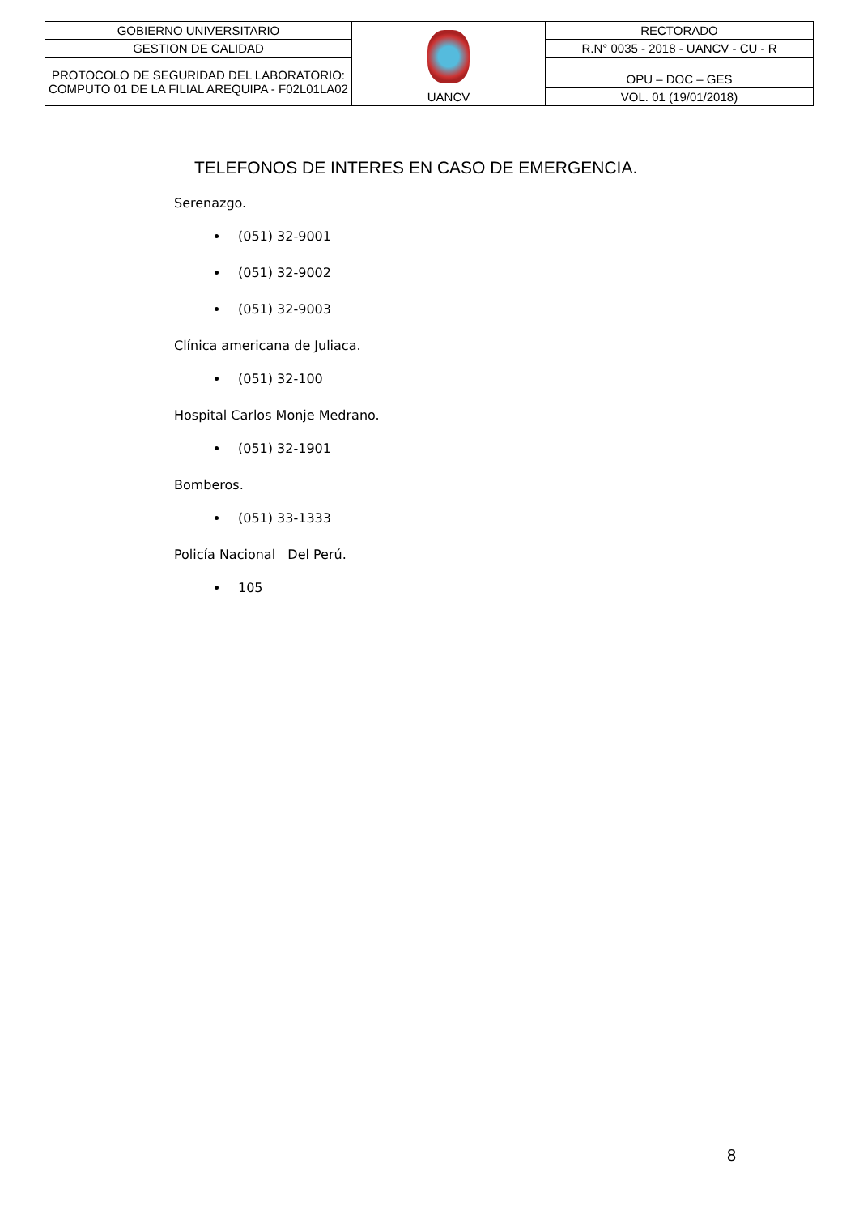| GOBIERNO UNIVERSITARIO | UANCV | RECTORADO |
| GESTION DE CALIDAD | | R.N° 0035 - 2018 - UANCV - CU - R |
| PROTOCOLO DE SEGURIDAD DEL LABORATORIO: COMPUTO 01 DE LA FILIAL AREQUIPA - F02L01LA02 | | OPU – DOC – GES |
| | | VOL. 01 (19/01/2018) |
TELEFONOS DE INTERES EN CASO DE EMERGENCIA.
Serenazgo.
(051) 32-9001
(051) 32-9002
(051) 32-9003
Clínica americana de Juliaca.
(051) 32-100
Hospital Carlos Monje Medrano.
(051) 32-1901
Bomberos.
(051) 33-1333
Policía Nacional Del Perú.
105
8